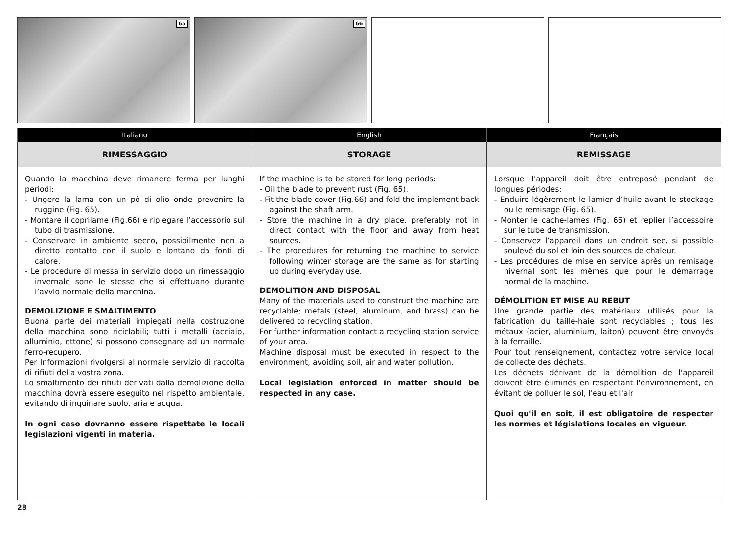65
66
| Italiano | English | Français |
| --- | --- | --- |
| RIMESSAGGIO | STORAGE | REMISSAGE |
| Quando la macchina deve rimanere ferma per lunghi periodi: - Ungere la lama con un pò di olio onde prevenire la ruggine (Fig. 65). - Montare il coprilame (Fig.66) e ripiegare l’accessorio sul tubo di trasmissione. - Conservare in ambiente secco, possibilmente non a diretto contatto con il suolo e lontano da fonti di calore. - Le procedure di messa in servizio dopo un rimessaggio invernale sono le stesse che si effettuano durante l’avvio normale della macchina. DEMOLIZIONE E SMALTIMENTO Buona parte dei materiali impiegati nella costruzione della macchina sono riciclabili; tutti i metalli (acciaio, alluminio, ottone) si possono consegnare ad un normale ferro-recupero. Per Informazioni rivolgersi al normale servizio di raccolta di rifiuti della vostra zona. Lo smaltimento dei rifiuti derivati dalla demolizione della macchina dovrà essere eseguito nel rispetto ambientale, evitando di inquinare suolo, aria e acqua. In ogni caso dovranno essere rispettate le locali legislazioni vigenti in materia. | If the machine is to be stored for long periods: - Oil the blade to prevent rust (Fig. 65). - Fit the blade cover (Fig.66) and fold the implement back against the shaft arm. - Store the machine in a dry place, preferably not in direct contact with the floor and away from heat sources. - The procedures for returning the machine to service following winter storage are the same as for starting up during everyday use. DEMOLITION AND DISPOSAL Many of the materials used to construct the machine are recyclable; metals (steel, aluminum, and brass) can be delivered to recycling station. For further information contact a recycling station service of your area. Machine disposal must be executed in respect to the environment, avoiding soil, air and water pollution. Local legislation enforced in matter should be respected in any case. | Lorsque l'appareil doit être entreposé pendant de longues périodes: - Enduire légèrement le lamier d’huile avant le stockage ou le remisage (Fig. 65). - Monter le cache-lames (Fig. 66) et replier l’accessoire sur le tube de transmission. - Conservez l’appareil dans un endroit sec, si possible soulevé du sol et loin des sources de chaleur. - Les procédures de mise en service après un remisage hivernal sont les mêmes que pour le démarrage normal de la machine. DÉMOLITION ET MISE AU REBUT Une grande partie des matériaux utilisés pour la fabrication du taille-haie sont recyclables ; tous les métaux (acier, aluminium, laiton) peuvent être envoyés à la ferraille. Pour tout renseignement, contactez votre service local de collecte des déchets. Les déchets dérivant de la démolition de l'appareil doivent être éliminés en respectant l'environnement, en évitant de polluer le sol, l'eau et l'air Quoi qu'il en soit, il est obligatoire de respecter les normes et législations locales en vigueur. |
28